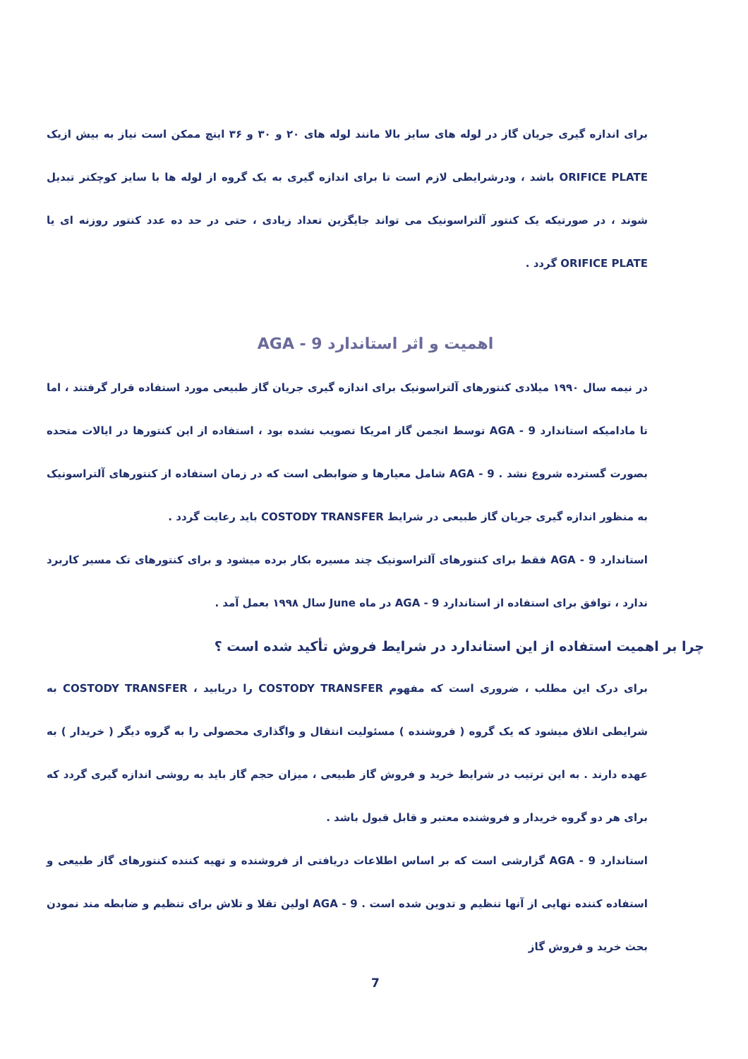برای اندازه گیری جریان گاز در لوله های سایز بالا مانند لوله های ۲۰ و ۳۰ و ۳۶ اینچ ممکن است نیاز به بیش ازیک ORIFICE PLATE باشد ، ودرشرایطی لازم است تا برای اندازه گیری به یک گروه از لوله ها با سایز کوچکتر تبدیل شوند ، در صورتیکه یک کنتور آلتراسونیک می تواند جایگزین تعداد زیادی ، حتی در حد ده عدد کنتور روزنه ای یا ORIFICE PLATE گردد .
اهمیت و اثر استاندارد AGA - 9
در نیمه سال ۱۹۹۰ میلادی کنتورهای آلتراسونیک برای اندازه گیری جریان گاز طبیعی مورد استفاده قرار گرفتند ، اما تا مادامیکه استاندارد AGA - 9 توسط انجمن گاز امریکا تصویب نشده بود ، استفاده از این کنتورها در ایالات متحده بصورت گسترده شروع نشد . AGA - 9 شامل معیارها و ضوابطی است که در زمان استفاده از کنتورهای آلتراسونیک به منظور اندازه گیری جریان گاز طبیعی در شرایط COSTODY TRANSFER باید رعایت گردد .
استاندارد AGA - 9 فقط برای کنتورهای آلتراسونیک چند مسیره بکار برده میشود و برای کنتورهای تک مسیر کاربرد ندارد ، توافق برای استفاده از استاندارد AGA - 9 در ماه June سال ۱۹۹۸ بعمل آمد .
چرا بر اهمیت استفاده از این استاندارد در شرایط فروش تأکید شده است ؟
برای درک این مطلب ، ضروری است که مفهوم COSTODY TRANSFER را دریابید ، COSTODY TRANSFER به شرایطی اتلاق میشود که یک گروه ( فروشنده ) مسئولیت انتقال و واگذاری محصولی را به گروه دیگر ( خریدار ) به عهده دارند . به این ترتیب در شرایط خرید و فروش گاز طبیعی ، میزان حجم گاز باید به روشی اندازه گیری گردد که برای هر دو گروه خریدار و فروشنده معتبر و قابل قبول باشد .
استاندارد AGA - 9 گزارشی است که بر اساس اطلاعات دریافتی از فروشنده و تهیه کننده کنتورهای گاز طبیعی و استفاده کننده نهایی از آنها تنظیم و تدوین شده است . AGA - 9 اولین تقلا و تلاش برای تنظیم و ضابطه مند نمودن بحث خرید و فروش گاز
7